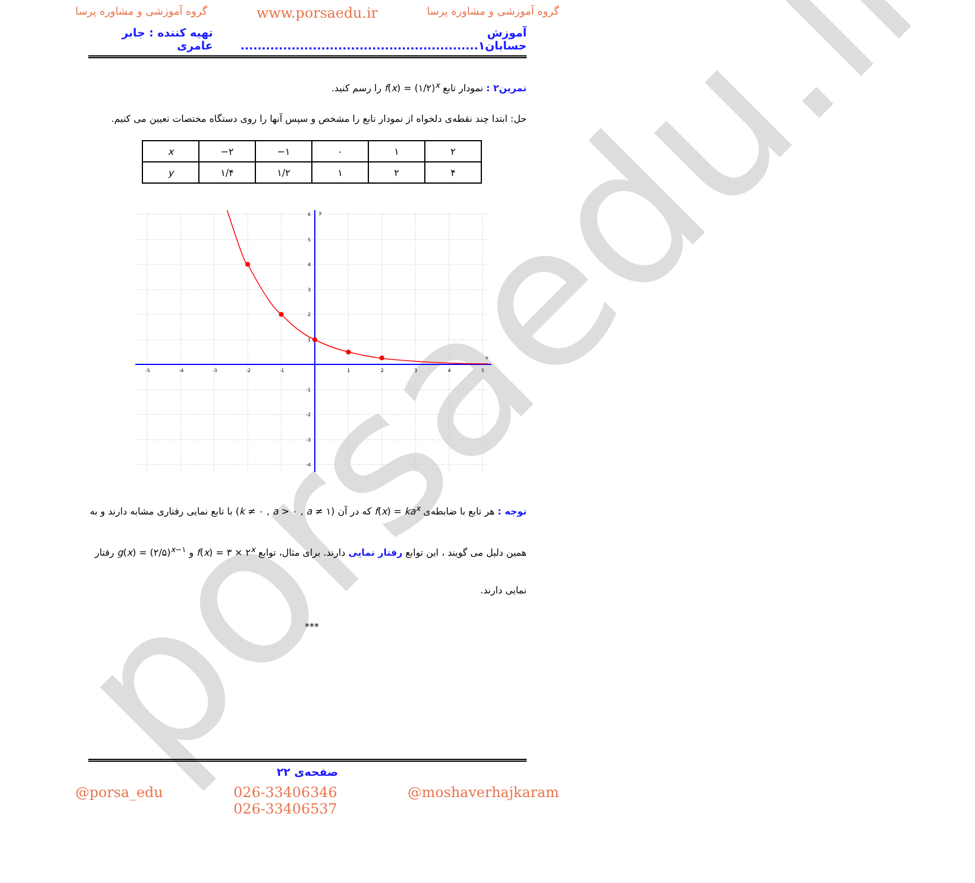porsaedu.ir
گروه آموزشی و مشاوره پرسا www.porsaedu.ir گروه آموزشی و مشاوره پرسا
آموزش حسابان۱........................................................ تهیه کننده : جابر عامری
تمرین۲ : نمودار تابع f(x) = (۱/۲)<sup>x</sup> را رسم کنید.
حل: ابتدا چند نقطه‌ی دلخواه از نمودار تابع را مشخص و سپس آنها را روی دستگاه مختصات تعیین می کنیم.
| x | −۲ | −۱ | ۰ | ۱ | ۲ |
| y | ۱/۴ | ۱/۲ | ۱ | ۲ | ۴ |
-5
-4
-3
-2
-1
1
2
3
4
5
x
y
6
5
4
3
2
1
-1
-2
-3
-4
توجه : هر تابع با ضابطه‌ی f(x) = ka<sup>x</sup> که در آن (k ≠ ۰ , a > ۰ , a ≠ ۱) با تابع نمایی رفتاری مشابه دارند و به همین دلیل می گویند ، این توابع رفتار نمایی دارند. برای مثال، توابع f(x) = ۳ × ۲<sup>x</sup> و g(x) = (۲/۵)<sup>x−۱</sup> رفتار نمایی دارند.
***
صفحه‌ی ۲۲
@porsa_edu 026-33406346
026-33406537 @moshaverhajkaram